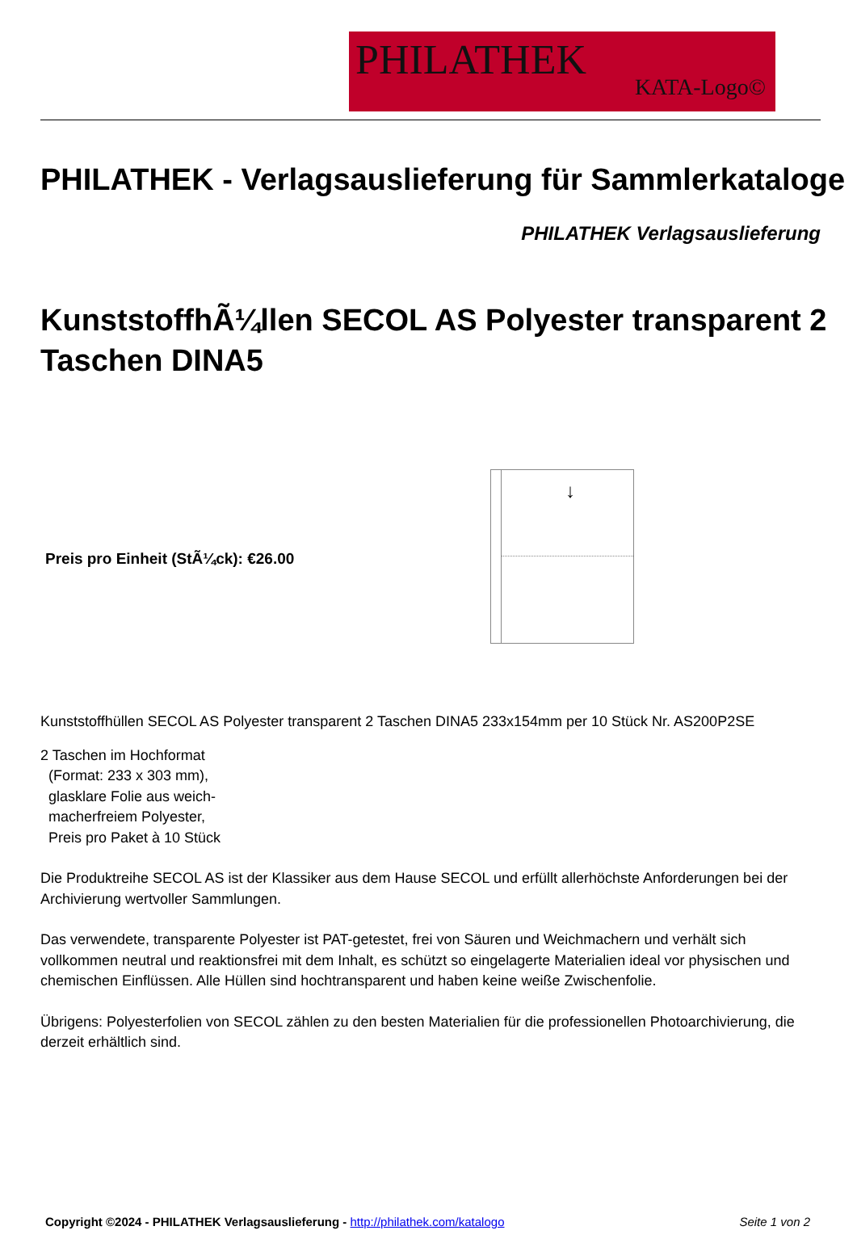PHILATHEK
KATA-Logo©
PHILATHEK - Verlagsauslieferung für Sammlerkataloge
PHILATHEK Verlagsauslieferung
KunststoffhÃ¼llen SECOL AS Polyester transparent 2 Taschen DINA5
Preis pro Einheit (StÃ¼ck): €26.00
↓
Kunststoffhüllen SECOL AS Polyester transparent 2 Taschen DINA5 233x154mm per 10 Stück Nr. AS200P2SE
2 Taschen im Hochformat
(Format: 233 x 303 mm),
glasklare Folie aus weich-
macherfreiem Polyester,
Preis pro Paket à 10 Stück
Die Produktreihe SECOL AS ist der Klassiker aus dem Hause SECOL und erfüllt allerhöchste Anforderungen bei der Archivierung wertvoller Sammlungen.
Das verwendete, transparente Polyester ist PAT-getestet, frei von Säuren und Weichmachern und verhält sich vollkommen neutral und reaktionsfrei mit dem Inhalt, es schützt so eingelagerte Materialien ideal vor physischen und chemischen Einflüssen. Alle Hüllen sind hochtransparent und haben keine weiße Zwischenfolie.
Übrigens: Polyesterfolien von SECOL zählen zu den besten Materialien für die professionellen Photoarchivierung, die derzeit erhältlich sind.
Copyright ©2024 - PHILATHEK Verlagsauslieferung - http://philathek.com/katalogo Seite 1 von 2